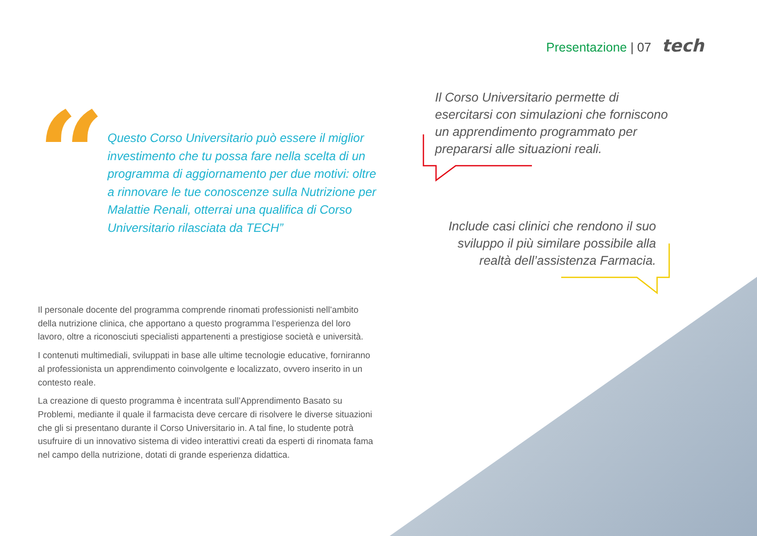Presentazione | 07 tech
“
Questo Corso Universitario può essere il miglior investimento che tu possa fare nella scelta di un programma di aggiornamento per due motivi: oltre a rinnovare le tue conoscenze sulla Nutrizione per Malattie Renali, otterrai una qualifica di Corso Universitario rilasciata da TECH”
Il Corso Universitario permette di esercitarsi con simulazioni che forniscono un apprendimento programmato per prepararsi alle situazioni reali.
Include casi clinici che rendono il suo sviluppo il più similare possibile alla realtà dell’assistenza Farmacia.
Il personale docente del programma comprende rinomati professionisti nell’ambito della nutrizione clinica, che apportano a questo programma l’esperienza del loro lavoro, oltre a riconosciuti specialisti appartenenti a prestigiose società e università.
I contenuti multimediali, sviluppati in base alle ultime tecnologie educative, forniranno al professionista un apprendimento coinvolgente e localizzato, ovvero inserito in un contesto reale.
La creazione di questo programma è incentrata sull’Apprendimento Basato su Problemi, mediante il quale il farmacista deve cercare di risolvere le diverse situazioni che gli si presentano durante il Corso Universitario in. A tal fine, lo studente potrà usufruire di un innovativo sistema di video interattivi creati da esperti di rinomata fama nel campo della nutrizione, dotati di grande esperienza didattica.